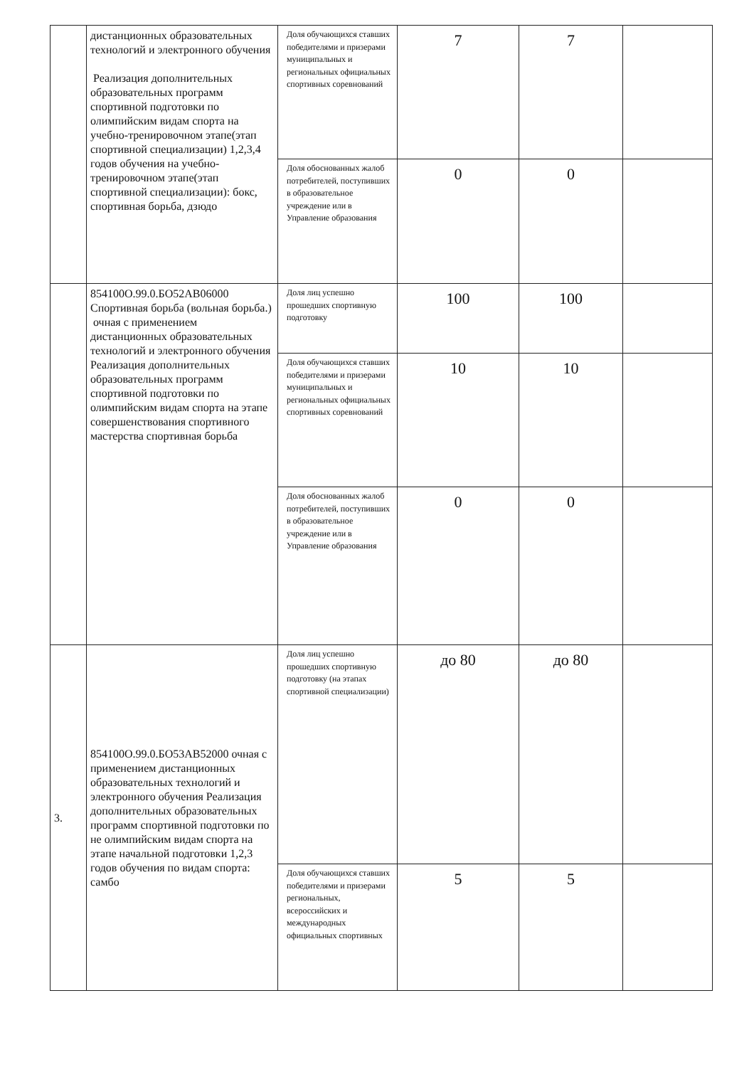| | дистанционных образовательных технологий и электронного обучения Реализация дополнительных образовательных программ спортивной подготовки по олимпийским видам спорта на учебно-тренировочном этапе(этап спортивной специализации) 1,2,3,4 годов обучения на учебно-тренировочном этапе(этап спортивной специализации): бокс, спортивная борьба, дзюдо | Доля обучающихся ставших победителями и призерами муниципальных и региональных официальных спортивных соревнований | 7 | 7 | |
| | | Доля обоснованных жалоб потребителей, поступивших в образовательное учреждение или в Управление образования | 0 | 0 | |
| | 854100О.99.0.БО52АВ06000 Спортивная борьба (вольная борьба.) очная с применением дистанционных образовательных технологий и электронного обучения Реализация дополнительных образовательных программ спортивной подготовки по олимпийским видам спорта на этапе совершенствования спортивного мастерства спортивная борьба | Доля лиц успешно прошедших спортивную подготовку | 100 | 100 | |
| | | Доля обучающихся ставших победителями и призерами муниципальных и региональных официальных спортивных соревнований | 10 | 10 | |
| | | Доля обоснованных жалоб потребителей, поступивших в образовательное учреждение или в Управление образования | 0 | 0 | |
| 3. | 854100О.99.0.БО53АВ52000 очная с применением дистанционных образовательных технологий и электронного обучения Реализация дополнительных образовательных программ спортивной подготовки по не олимпийским видам спорта на этапе начальной подготовки 1,2,3 годов обучения по видам спорта: самбо | Доля лиц успешно прошедших спортивную подготовку (на этапах спортивной специализации) | до 80 | до 80 | |
| | | Доля обучающихся ставших победителями и призерами региональных, всероссийских и международных официальных спортивных | 5 | 5 | |